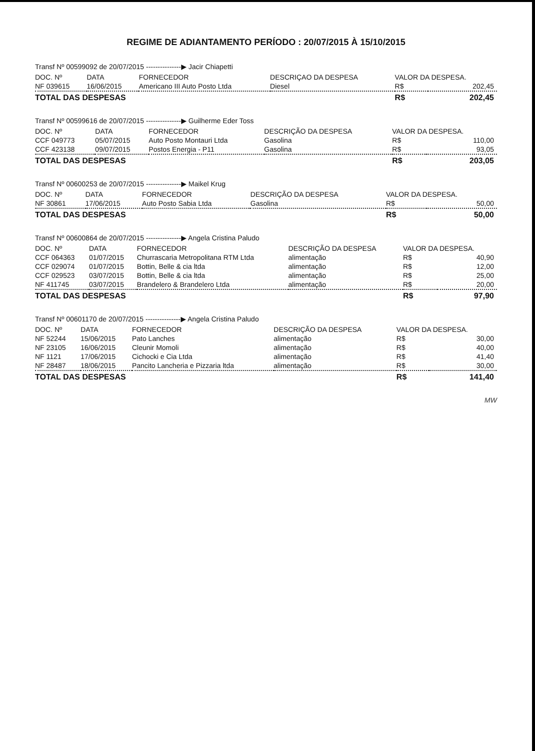REGIME DE ADIANTAMENTO PERÍODO : 20/07/2015 À 15/10/2015
Transf Nº 00599092 de 20/07/2015 ---------------▶ Jacir Chiapetti
| DOC. Nº | DATA | FORNECEDOR | DESCRIÇAO DA DESPESA | VALOR DA DESPESA. | |
| --- | --- | --- | --- | --- | --- |
| NF 039615 | 16/06/2015 | Americano III Auto Posto Ltda | Diesel | R$ | 202,45 |
| TOTAL DAS DESPESAS | | | | R$ | 202,45 |
Transf Nº 00599616 de 20/07/2015 ---------------▶ Guilherme Eder Toss
| DOC. Nº | DATA | FORNECEDOR | DESCRIÇÃO DA DESPESA | VALOR DA DESPESA. | |
| --- | --- | --- | --- | --- | --- |
| CCF 049773 | 05/07/2015 | Auto Posto Montauri Ltda | Gasolina | R$ | 110,00 |
| CCF 423138 | 09/07/2015 | Postos Energia - P11 | Gasolina | R$ | 93,05 |
| TOTAL DAS DESPESAS | | | | R$ | 203,05 |
Transf Nº 00600253 de 20/07/2015 ---------------▶ Maikel Krug
| DOC. Nº | DATA | FORNECEDOR | DESCRIÇÃO DA DESPESA | VALOR DA DESPESA. | |
| --- | --- | --- | --- | --- | --- |
| NF 30861 | 17/06/2015 | Auto Posto Sabia Ltda | Gasolina | R$ | 50,00 |
| TOTAL DAS DESPESAS | | | | R$ | 50,00 |
Transf Nº 00600864 de 20/07/2015 ---------------▶ Angela Cristina Paludo
| DOC. Nº | DATA | FORNECEDOR | DESCRIÇÃO DA DESPESA | VALOR DA DESPESA. | |
| --- | --- | --- | --- | --- | --- |
| CCF 064363 | 01/07/2015 | Churrascaria Metropolitana RTM Ltda | alimentação | R$ | 40,90 |
| CCF 029074 | 01/07/2015 | Bottin, Belle & cia ltda | alimentação | R$ | 12,00 |
| CCF 029523 | 03/07/2015 | Bottin, Belle & cia ltda | alimentação | R$ | 25,00 |
| NF 411745 | 03/07/2015 | Brandelero & Brandelero Ltda | alimentação | R$ | 20,00 |
| TOTAL DAS DESPESAS | | | | R$ | 97,90 |
Transf Nº 00601170 de 20/07/2015 ---------------▶ Angela Cristina Paludo
| DOC. Nº | DATA | FORNECEDOR | DESCRIÇÃO DA DESPESA | VALOR DA DESPESA. | |
| --- | --- | --- | --- | --- | --- |
| NF 52244 | 15/06/2015 | Pato Lanches | alimentação | R$ | 30,00 |
| NF 23105 | 16/06/2015 | Cleunir Momoli | alimentação | R$ | 40,00 |
| NF 1121 | 17/06/2015 | Cichocki e Cia Ltda | alimentação | R$ | 41,40 |
| NF 28487 | 18/06/2015 | Pancito Lancheria e Pizzaria ltda | alimentação | R$ | 30,00 |
| TOTAL DAS DESPESAS | | | | R$ | 141,40 |
MW